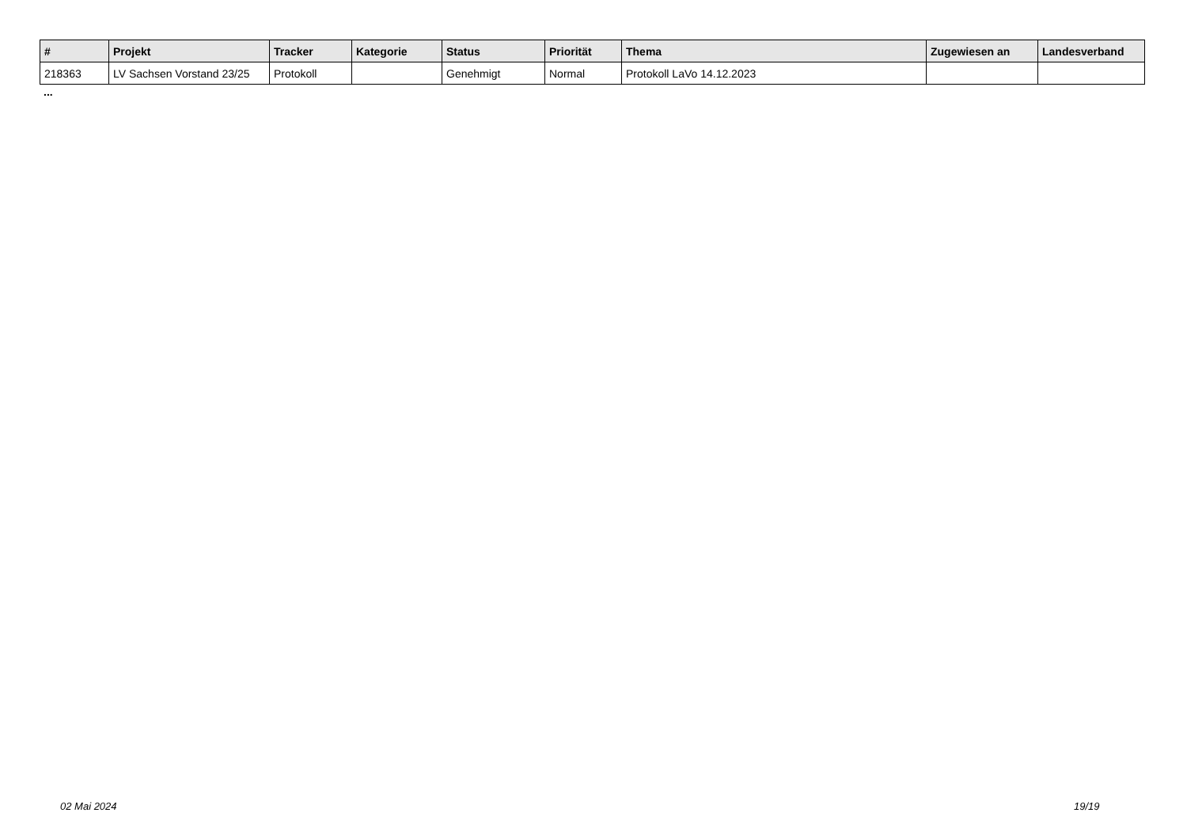| # | Projekt | Tracker | Kategorie | Status | Priorität | Thema | Zugewiesen an | Landesverband |
| --- | --- | --- | --- | --- | --- | --- | --- | --- |
| 218363 | LV Sachsen Vorstand 23/25 | Protokoll | | Genehmigt | Normal | Protokoll LaVo 14.12.2023 | | |
...
02 Mai 2024 19/19